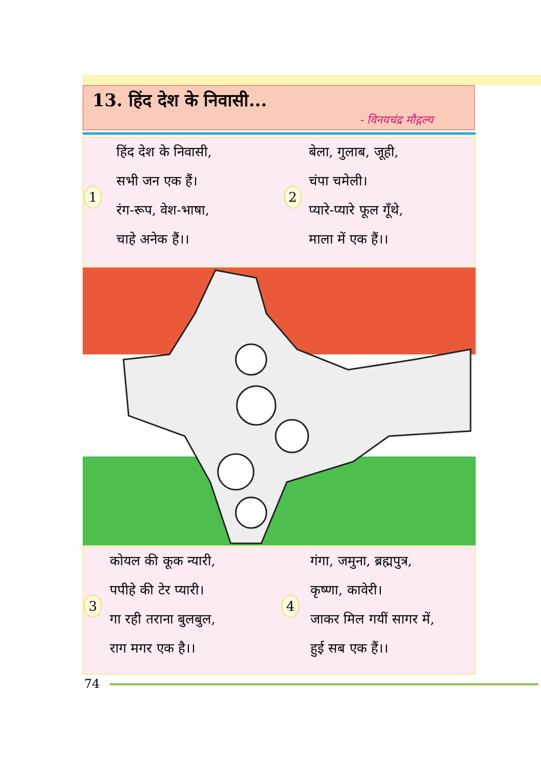13. हिंद देश के निवासी...
- विनयचंद्र मौद्गल्य
1
हिंद देश के निवासी,
सभी जन एक हैं।
रंग-रूप, वेश-भाषा,
चाहे अनेक हैं।।
2
बेला, गुलाब, जूही,
चंपा चमेली।
प्यारे-प्यारे फूल गूँथे,
माला में एक हैं।।
3
कोयल की कूक न्यारी,
पपीहे की टेर प्यारी।
गा रही तराना बुलबुल,
राग मगर एक है।।
4
गंगा, जमुना, ब्रह्मपुत्र,
कृष्णा, कावेरी।
जाकर मिल गयीं सागर में,
हुई सब एक हैं।।
74